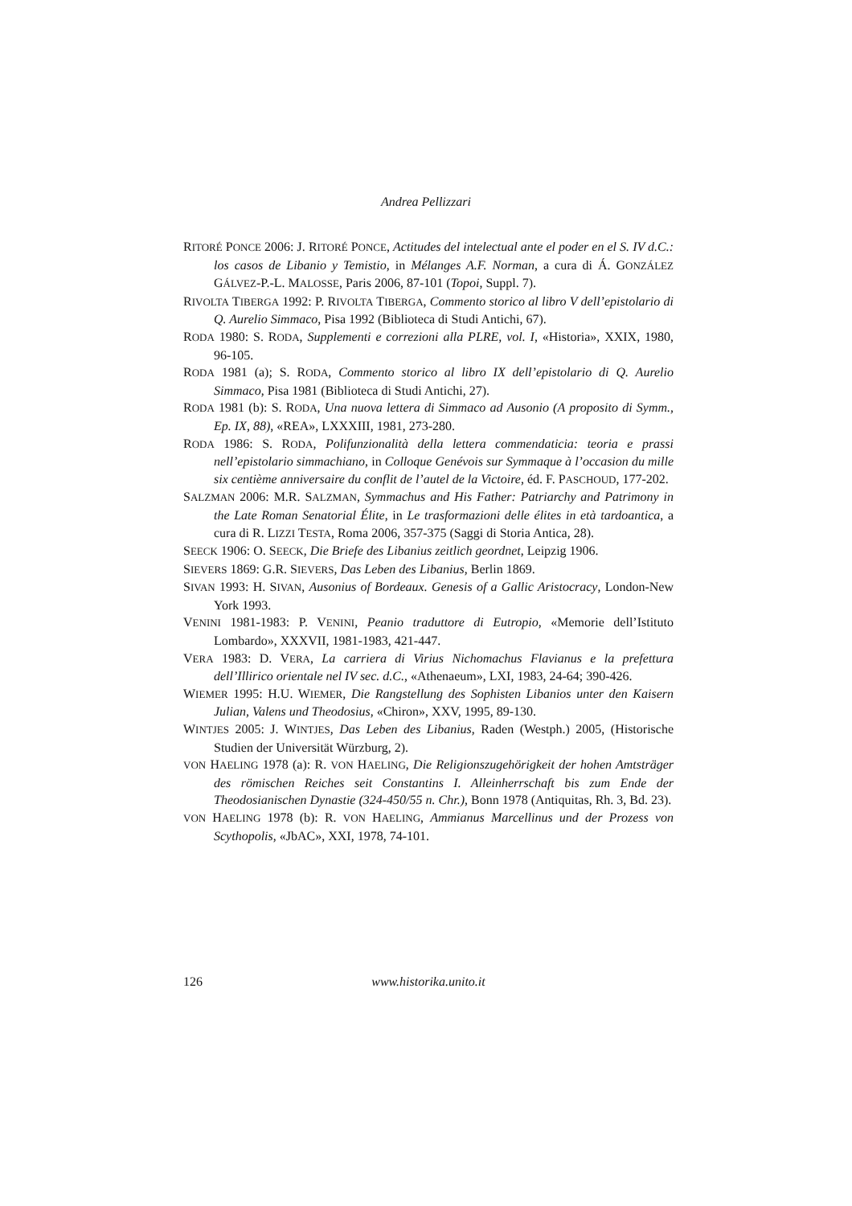Andrea Pellizzari
RITORÉ PONCE 2006: J. RITORÉ PONCE, Actitudes del intelectual ante el poder en el S. IV d.C.: los casos de Libanio y Temistio, in Mélanges A.F. Norman, a cura di Á. GONZÁLEZ GÁLVEZ-P.-L. MALOSSE, Paris 2006, 87-101 (Topoi, Suppl. 7).
RIVOLTA TIBERGA 1992: P. RIVOLTA TIBERGA, Commento storico al libro V dell’epistolario di Q. Aurelio Simmaco, Pisa 1992 (Biblioteca di Studi Antichi, 67).
RODA 1980: S. RODA, Supplementi e correzioni alla PLRE, vol. I, «Historia», XXIX, 1980, 96-105.
RODA 1981 (a); S. RODA, Commento storico al libro IX dell’epistolario di Q. Aurelio Simmaco, Pisa 1981 (Biblioteca di Studi Antichi, 27).
RODA 1981 (b): S. RODA, Una nuova lettera di Simmaco ad Ausonio (A proposito di Symm., Ep. IX, 88), «REA», LXXXIII, 1981, 273-280.
RODA 1986: S. RODA, Polifunzionalità della lettera commendaticia: teoria e prassi nell’epistolario simmachiano, in Colloque Genévois sur Symmaque à l’occasion du mille six centième anniversaire du conflit de l’autel de la Victoire, éd. F. PASCHOUD, 177-202.
SALZMAN 2006: M.R. SALZMAN, Symmachus and His Father: Patriarchy and Patrimony in the Late Roman Senatorial Élite, in Le trasformazioni delle élites in età tardoantica, a cura di R. LIZZI TESTA, Roma 2006, 357-375 (Saggi di Storia Antica, 28).
SEECK 1906: O. SEECK, Die Briefe des Libanius zeitlich geordnet, Leipzig 1906.
SIEVERS 1869: G.R. SIEVERS, Das Leben des Libanius, Berlin 1869.
SIVAN 1993: H. SIVAN, Ausonius of Bordeaux. Genesis of a Gallic Aristocracy, London-New York 1993.
VENINI 1981-1983: P. VENINI, Peanio traduttore di Eutropio, «Memorie dell’Istituto Lombardo», XXXVII, 1981-1983, 421-447.
VERA 1983: D. VERA, La carriera di Virius Nichomachus Flavianus e la prefettura dell’Illirico orientale nel IV sec. d.C., «Athenaeum», LXI, 1983, 24-64; 390-426.
WIEMER 1995: H.U. WIEMER, Die Rangstellung des Sophisten Libanios unter den Kaisern Julian, Valens und Theodosius, «Chiron», XXV, 1995, 89-130.
WINTJES 2005: J. WINTJES, Das Leben des Libanius, Raden (Westph.) 2005, (Historische Studien der Universität Würzburg, 2).
VON HAELING 1978 (a): R. VON HAELING, Die Religionszugehörigkeit der hohen Amtsträger des römischen Reiches seit Constantins I. Alleinherrschaft bis zum Ende der Theodosianischen Dynastie (324-450/55 n. Chr.), Bonn 1978 (Antiquitas, Rh. 3, Bd. 23).
VON HAELING 1978 (b): R. VON HAELING, Ammianus Marcellinus und der Prozess von Scythopolis, «JbAC», XXI, 1978, 74-101.
126 www.historika.unito.it